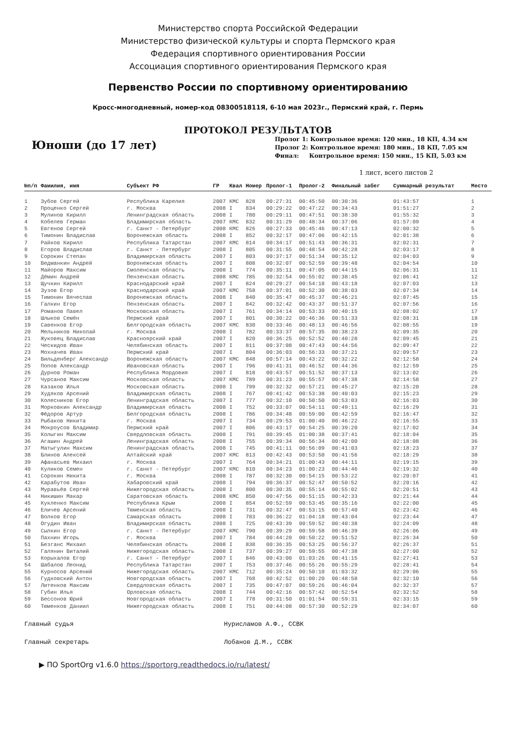Министерство спорта Российской Федерации
Министерство физической культуры и спорта Пермского края
Федерация спортивного ориентирования России
Ассоциация спортивного ориентирования Пермского края
Первенство России по спортивному ориентированию
Кросс-многодневный, номер-код 0830051811Я, 6-10 мая 2023г., Пермский край, г. Пермь
ПРОТОКОЛ РЕЗУЛЬТАТОВ
Юноши (до 17 лет)
Пролог 1: Контрольное время: 120 мин., 18 КП, 4.34 км
Пролог 2: Контрольное время: 180 мин., 18 КП, 7.05 км
Финал: Контрольное время: 150 мин., 15 КП, 5.03 км
1 лист, всего листов 2
| №п/п | Фамилия, имя | Субъект РФ | ГР | Квал | Номер | Пролог-1 | Пролог-2 | Финальный забег | Суммарный результат | Место |
| --- | --- | --- | --- | --- | --- | --- | --- | --- | --- | --- |
| 1 | Зубов Сергей | Республика Карелия | 2007 | КМС | 828 | 00:27:31 | 00:45:50 | 00:30:36 | 01:43:57 | 1 |
| 2 | Проценко Сергей | г. Москва | 2008 | I | 834 | 00:29:22 | 00:47:22 | 00:34:43 | 01:51:27 | 2 |
| 3 | Мулинов Кирилл | Ленинградская область | 2008 | I | 780 | 00:29:11 | 00:47:51 | 00:38:30 | 01:55:32 | 3 |
| 4 | Кобелев Герман | Владимирская область | 2007 | КМС | 832 | 00:31:29 | 00:48:34 | 00:37:06 | 01:57:09 | 4 |
| 5 | Евгенов Сергей | г. Санкт - Петербург | 2008 | КМС | 826 | 00:27:33 | 00:45:46 | 00:47:13 | 02:00:32 | 5 |
| 6 | Тимонин Владислав | Воронежская область | 2008 | I | 852 | 00:32:17 | 00:47:06 | 00:42:15 | 02:01:38 | 6 |
| 7 | Райков Кирилл | Республика Татарстан | 2007 | КМС | 814 | 00:34:17 | 00:51:43 | 00:36:31 | 02:02:31 | 7 |
| 8 | Егоров Владислав | г. Санкт - Петербург | 2008 | I | 805 | 00:31:55 | 00:48:54 | 00:42:28 | 02:03:17 | 8 |
| 9 | Сорокин Степан | Владимирская область | 2007 | I | 803 | 00:37:17 | 00:51:34 | 00:35:12 | 02:04:03 | 9 |
| 10 | Ведманкин Андрей | Воронежская область | 2007 | I | 808 | 00:32:07 | 00:52:59 | 00:39:48 | 02:04:54 | 10 |
| 11 | Майоров Максим | Смоленская область | 2008 | I | 774 | 00:35:11 | 00:47:05 | 00:44:15 | 02:06:31 | 11 |
| 12 | Дёмин Андрей | Пензенская область | 2008 | КМС | 785 | 00:32:54 | 00:55:02 | 00:38:45 | 02:06:41 | 12 |
| 13 | Щучкин Кирилл | Краснодарский край | 2007 | I | 824 | 00:29:27 | 00:54:18 | 00:43:18 | 02:07:03 | 13 |
| 14 | Зузов Егор | Краснодарский край | 2007 | КМС | 758 | 00:37:01 | 00:52:30 | 00:38:03 | 02:07:34 | 14 |
| 15 | Тимонин Вячеслав | Воронежская область | 2008 | I | 840 | 00:35:47 | 00:45:37 | 00:46:21 | 02:07:45 | 15 |
| 16 | Галкин Егор | Пензенская область | 2007 | I | 842 | 00:32:42 | 00:43:37 | 00:51:37 | 02:07:56 | 16 |
| 17 | Романов Павел | Московская область | 2007 | I | 761 | 00:34:14 | 00:53:33 | 00:40:15 | 02:08:02 | 17 |
| 18 | Шлыков Семён | Пермский край | 2007 | I | 801 | 00:30:22 | 00:46:36 | 00:51:33 | 02:08:31 | 18 |
| 19 | Савенков Егор | Белгородская область | 2007 | КМС | 830 | 00:33:46 | 00:48:13 | 00:46:56 | 02:08:55 | 19 |
| 20 | Мельников Николай | г. Москва | 2008 | I | 782 | 00:33:37 | 00:57:35 | 00:38:23 | 02:09:35 | 20 |
| 21 | Жуковец Владислав | Красноярский край | 2007 | I | 820 | 00:36:25 | 00:52:52 | 00:40:28 | 02:09:45 | 21 |
| 22 | Ческидов Иван | Челябинская область | 2007 | I | 811 | 00:37:08 | 00:47:43 | 00:44:56 | 02:09:47 | 22 |
| 23 | Мохначев Иван | Пермский край | 2007 | I | 804 | 00:36:03 | 00:56:33 | 00:37:21 | 02:09:57 | 23 |
| 24 | Вильденберг Александр | Воронежская область | 2007 | КМС | 848 | 00:57:14 | 00:43:22 | 00:32:22 | 02:12:58 | 24 |
| 25 | Попов Александр | Ивановская область | 2007 | I | 796 | 00:41:31 | 00:46:52 | 00:44:36 | 02:12:59 | 25 |
| 26 | Дурнов Роман | Республика Мордовия | 2007 | I | 818 | 00:43:57 | 00:51:52 | 00:37:13 | 02:13:02 | 26 |
| 27 | Чурсанов Максим | Московская область | 2007 | КМС | 789 | 00:31:23 | 00:55:57 | 00:47:38 | 02:14:58 | 27 |
| 28 | Казаков Илья | Московская область | 2008 | I | 799 | 00:32:32 | 00:57:21 | 00:45:27 | 02:15:20 | 28 |
| 29 | Худяков Арсений | Владимирская область | 2008 | I | 767 | 00:41:42 | 00:53:38 | 00:40:03 | 02:15:23 | 29 |
| 30 | Колесников Егор | Ленинградская область | 2007 | I | 777 | 00:32:10 | 00:50:50 | 00:53:03 | 02:16:03 | 30 |
| 31 | Морковкин Александр | Владимирская область | 2008 | I | 752 | 00:33:07 | 00:54:11 | 00:49:11 | 02:16:29 | 31 |
| 32 | Фёдоров Артур | Белгородская область | 2008 | I | 786 | 00:34:48 | 00:59:00 | 00:42:59 | 02:16:47 | 32 |
| 33 | Рыбаков Никита | г. Москва | 2007 | I | 734 | 00:29:53 | 01:00:40 | 00:46:22 | 02:16:55 | 33 |
| 34 | Мокроусов Владимир | Пермский край | 2007 | I | 806 | 00:43:17 | 00:54:25 | 00:39:20 | 02:17:02 | 34 |
| 35 | Колыгин Максим | Свердловская область | 2008 | I | 791 | 00:39:45 | 01:00:38 | 00:37:41 | 02:18:04 | 35 |
| 36 | Агашин Андрей | Ленинградская область | 2008 | I | 755 | 00:39:34 | 00:56:34 | 00:42:00 | 02:18:08 | 36 |
| 37 | Матыгулин Максим | Ленинградская область | 2008 | I | 745 | 00:41:11 | 00:56:09 | 00:41:03 | 02:18:23 | 37 |
| 38 | Блинов Алексей | Алтайский край | 2007 | КМС | 813 | 00:42:43 | 00:53:50 | 00:41:56 | 02:18:29 | 38 |
| 39 | Афанасьев Михаил | г. Москва | 2007 | I | 764 | 00:34:21 | 01:00:43 | 00:44:11 | 02:19:15 | 39 |
| 40 | Куликов Семен | г. Санкт - Петербург | 2007 | КМС | 810 | 00:34:23 | 01:00:23 | 00:44:46 | 02:19:32 | 40 |
| 41 | Сорокин Никита | г. Москва | 2008 | I | 787 | 00:32:30 | 00:54:15 | 00:53:22 | 02:20:07 | 41 |
| 42 | Карабутов Иван | Хабаровский край | 2008 | I | 794 | 00:36:37 | 00:52:47 | 00:50:52 | 02:20:16 | 42 |
| 43 | Муравьёв Сергей | Нижегородская область | 2008 | I | 800 | 00:30:35 | 00:55:14 | 00:55:02 | 02:20:51 | 43 |
| 44 | Никишин Макар | Саратовская область | 2008 | КМС | 850 | 00:47:56 | 00:51:15 | 00:42:33 | 02:21:44 | 44 |
| 45 | Кукленко Максим | Республика Крым | 2008 | I | 854 | 00:52:59 | 00:53:45 | 00:35:16 | 02:22:00 | 45 |
| 46 | Еличев Арсений | Тюменская область | 2008 | I | 731 | 00:32:47 | 00:53:15 | 00:57:40 | 02:23:42 | 46 |
| 47 | Волков Егор | Самарская область | 2008 | I | 783 | 00:36:22 | 01:04:18 | 00:43:04 | 02:23:44 | 47 |
| 48 | Огудин Иван | Владимирская область | 2008 | I | 725 | 00:43:39 | 00:59:52 | 00:40:38 | 02:24:09 | 48 |
| 49 | Сылкин Егор | г. Санкт - Петербург | 2007 | КМС | 790 | 00:39:29 | 00:59:58 | 00:46:39 | 02:26:06 | 49 |
| 50 | Пахнин Игорь | г. Москва | 2007 | I | 784 | 00:44:20 | 00:50:22 | 00:51:52 | 02:26:34 | 50 |
| 51 | Безганс Михаил | Челябинская область | 2008 | I | 838 | 00:36:35 | 00:53:25 | 00:56:37 | 02:26:37 | 51 |
| 52 | Галянин Виталий | Нижегородская область | 2008 | I | 737 | 00:39:27 | 00:59:55 | 00:47:38 | 02:27:00 | 52 |
| 53 | Корыхалов Егор | г. Санкт - Петербург | 2007 | I | 846 | 00:43:00 | 01:03:26 | 00:41:15 | 02:27:41 | 53 |
| 54 | Шабалов Леонид | Республика Татарстан | 2007 | I | 753 | 00:37:46 | 00:55:26 | 00:55:29 | 02:28:41 | 54 |
| 55 | Курносов Арсений | Нижегородская область | 2007 | КМС | 712 | 00:35:24 | 00:50:10 | 01:03:32 | 02:29:06 | 55 |
| 56 | Гудковский Антон | Новгородская область | 2007 | I | 768 | 00:42:52 | 01:00:20 | 00:48:58 | 02:32:10 | 56 |
| 57 | Литенков Максим | Свердловская область | 2007 | I | 735 | 00:47:07 | 00:59:26 | 00:46:04 | 02:32:37 | 57 |
| 58 | Губин Илья | Орловская область | 2008 | I | 744 | 00:42:16 | 00:57:42 | 00:52:54 | 02:32:52 | 58 |
| 59 | Бессонов Юрий | Новгородская область | 2007 | I | 778 | 00:31:50 | 01:01:54 | 00:59:31 | 02:33:15 | 59 |
| 60 | Тюменков Даниил | Нижегородская область | 2008 | I | 751 | 00:44:08 | 00:57:30 | 00:52:29 | 02:34:07 | 60 |
Главный судья Нурисламов А.Ф., ССВК
Главный секретарь Лобанов Д.М., ССВК
▶ ПО SportOrg v1.6.0 https://sportorg.readthedocs.io/ru/latest/